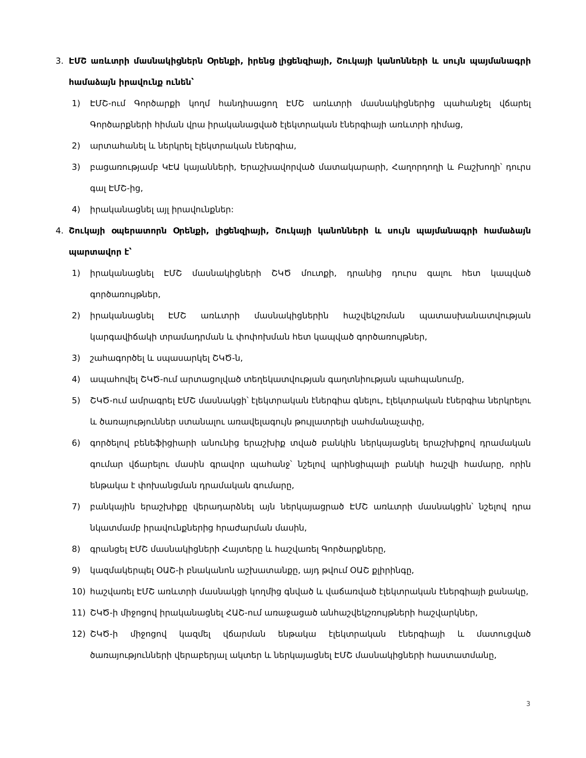3. ԷՄՇ առևտրի մասնակիցներն Օրենքի, իրենց լիցենզիայի, Շուկայի կանոնների և սույն պայմանագրի համաձայն իրավունք ունեն՝
1) ԷՄՇ-ում Գործարքի կողմ հանդիսացող ԷՄՇ առևտրի մասնակիցներից պահանջել վճարել Գործարքների հիման վրա իրականացված էլեկտրական էներգիայի առևտրի դիմաց,
2) արտահանել և ներկրել էլեկտրական էներգիա,
3) բացառությամբ ԿԷԱ կայանների, Երաշխավորված մատակարարի, Հաղորդողի և Բաշխողի՝ դուրս գալ ԷՄՇ-ից,
4) իրականացնել այլ իրավունքներ:
4. Շուկայի օպերատորն Օրենքի, լիցենզիայի, Շուկայի կանոնների և սույն պայմանագրի համաձայն պարտավոր է՝
1) իրականացնել ԷՄՇ մասնակիցների ՇԿԾ մուտքի, դրանից դուրս գալու հետ կապված գործառույթներ,
2) իրականացնել ԷՄՇ առևտրի մասնակիցներին հաշվեկշռման պատասխանատվության կարգավիճակի տրամադրման և փոփոխման հետ կապված գործառույթներ,
3) շահագործել և սպասարկել ՇԿԾ-ն,
4) ապահովել ՇԿԾ-ում արտացոլված տեղեկատվության գաղտնիության պահպանումը,
5) ՇԿԾ-ում ամրագրել ԷՄՇ մասնակցի՝ էլեկտրական էներգիա գնելու, էլեկտրական էներգիա ներկրելու և ծառայություններ ստանալու առավելագույն թույլատրելի սահմանաչափը,
6) գործելով բենեֆիցիարի անունից երաշխիք տված բանկին ներկայացնել երաշխիքով դրամական գումար վճարելու մասին գրավոր պահանջ՝ նշելով պրինցիպալի բանկի հաշվի համարը, որին ենթակա է փոխանցման դրամական գումարը,
7) բանկային երաշխիքը վերադարձնել այն ներկայացրած ԷՄՇ առևտրի մասնակցին՝ նշելով դրա նկատմամբ իրավունքներից հրաժարման մասին,
8) գրանցել ԷՄՇ մասնակիցների Հայտերը և հաշվառել Գործարքները,
9) կազմակերպել ՕԱՇ-ի բնականոն աշխատանքը, այդ թվում ՕԱՇ քլիրինգը,
10) հաշվառել ԷՄՇ առևտրի մասնակցի կողմից գնված և վաճառված էլեկտրական էներգիայի քանակը,
11) ՇԿԾ-ի միջոցով իրականացնել ՀԱՇ-ում առաջացած անհաշվեկշռույթների հաշվարկներ,
12) ՇԿԾ-ի միջոցով կազմել վճարման ենթակա էլեկտրական էներգիայի և մատուցված ծառայությունների վերաբերյալ ակտեր և ներկայացնել ԷՄՇ մասնակիցների հաստատմանը,
3